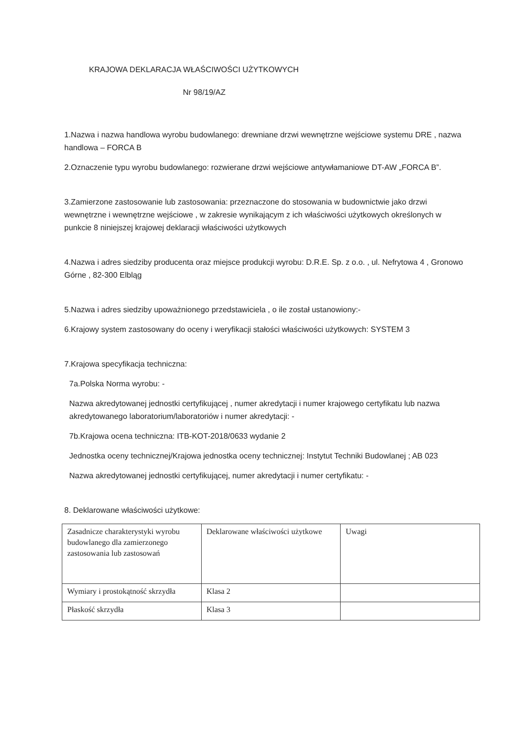KRAJOWA DEKLARACJA WŁAŚCIWOŚCI UŻYTKOWYCH
Nr 98/19/AZ
1.Nazwa i nazwa handlowa wyrobu budowlanego: drewniane drzwi wewnętrzne wejściowe systemu DRE , nazwa handlowa – FORCA B
2.Oznaczenie typu wyrobu budowlanego: rozwierane drzwi wejściowe antywłamaniowe DT-AW „FORCA B”.
3.Zamierzone zastosowanie lub zastosowania: przeznaczone do stosowania w budownictwie jako drzwi wewnętrzne i wewnętrzne wejściowe , w zakresie wynikającym z ich właściwości użytkowych określonych w punkcie 8 niniejszej krajowej deklaracji właściwości użytkowych
4.Nazwa i adres siedziby producenta oraz miejsce produkcji wyrobu: D.R.E. Sp. z o.o. , ul. Nefrytowa 4 , Gronowo Górne , 82-300 Elbląg
5.Nazwa i adres siedziby upoważnionego przedstawiciela , o ile został ustanowiony:-
6.Krajowy system zastosowany do oceny i weryfikacji stałości właściwości użytkowych: SYSTEM 3
7.Krajowa specyfikacja techniczna:
7a.Polska Norma wyrobu: -
Nazwa akredytowanej jednostki certyfikującej , numer akredytacji i numer krajowego certyfikatu lub nazwa akredytowanego laboratorium/laboratoriów i numer akredytacji: -
7b.Krajowa ocena techniczna: ITB-KOT-2018/0633 wydanie 2
Jednostka oceny technicznej/Krajowa jednostka oceny technicznej: Instytut Techniki Budowlanej ; AB 023
Nazwa akredytowanej jednostki certyfikującej, numer akredytacji i numer certyfikatu: -
8. Deklarowane właściwości użytkowe:
| Zasadnicze charakterystyki wyrobu budowlanego dla zamierzonego zastosowania lub zastosowań | Deklarowane właściwości użytkowe | Uwagi |
| Wymiary i prostokątność skrzydła | Klasa 2 | |
| Płaskość skrzydła | Klasa 3 | |